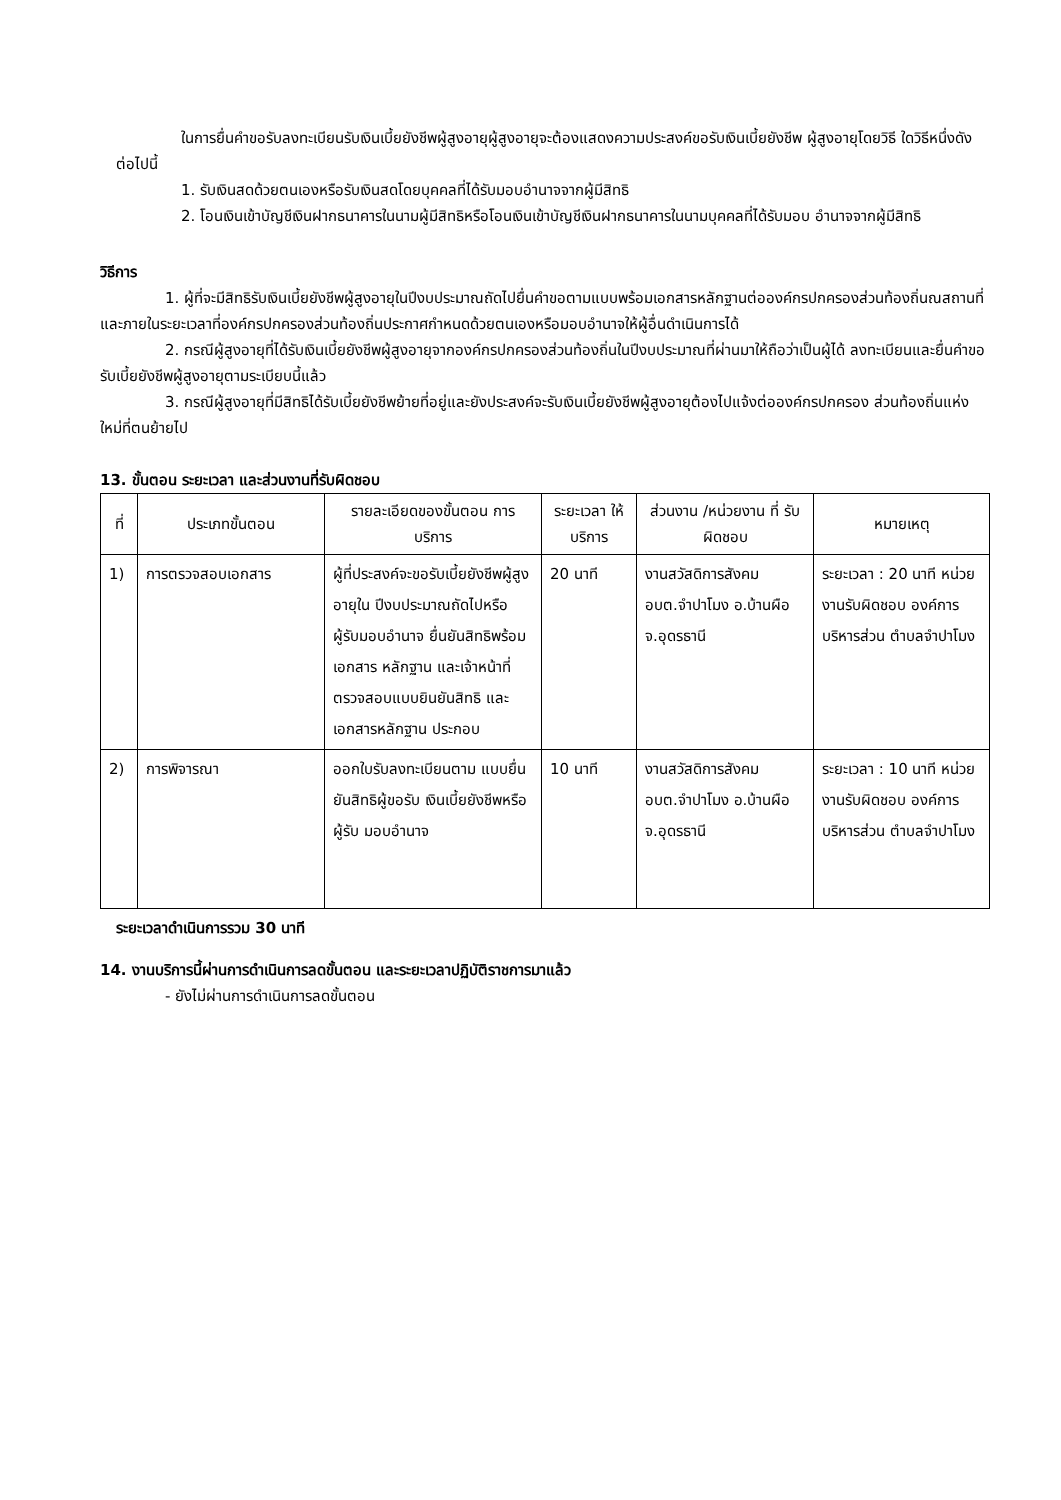ในการยื่นคำขอรับลงทะเบียนรับเงินเบี้ยยังชีพผู้สูงอายุผู้สูงอายุจะต้องแสดงความประสงค์ขอรับเงินเบี้ยยังชีพ ผู้สูงอายุโดยวิธี ใดวิธีหนึ่งดังต่อไปนี้
1. รับเงินสดด้วยตนเองหรือรับเงินสดโดยบุคคลที่ได้รับมอบอำนาจจากผู้มีสิทธิ
2. โอนเงินเข้าบัญชีเงินฝากธนาคารในนามผู้มีสิทธิหรือโอนเงินเข้าบัญชีเงินฝากธนาคารในนามบุคคลที่ได้รับมอบ อำนาจจากผู้มีสิทธิ
วิธีการ
1. ผู้ที่จะมีสิทธิรับเงินเบี้ยยังชีพผู้สูงอายุในปีงบประมาณถัดไปยื่นคำขอตามแบบพร้อมเอกสารหลักฐานต่อองค์กรปกครองส่วนท้องถิ่นณสถานที่และภายในระยะเวลาที่องค์กรปกครองส่วนท้องถิ่นประกาศกำหนดด้วยตนเองหรือมอบอำนาจให้ผู้อื่นดำเนินการได้
2. กรณีผู้สูงอายุที่ได้รับเงินเบี้ยยังชีพผู้สูงอายุจากองค์กรปกครองส่วนท้องถิ่นในปีงบประมาณที่ผ่านมาให้ถือว่าเป็นผู้ได้ ลงทะเบียนและยื่นคำขอรับเบี้ยยังชีพผู้สูงอายุตามระเบียบนี้แล้ว
3. กรณีผู้สูงอายุที่มีสิทธิได้รับเบี้ยยังชีพย้ายที่อยู่และยังประสงค์จะรับเงินเบี้ยยังชีพผู้สูงอายุต้องไปแจ้งต่อองค์กรปกครอง ส่วนท้องถิ่นแห่งใหม่ที่ตนย้ายไป
13. ขั้นตอน ระยะเวลา และส่วนงานที่รับผิดชอบ
| ที่ | ประเภทขั้นตอน | รายละเอียดของขั้นตอน การบริการ | ระยะเวลา ให้บริการ | ส่วนงาน /หน่วยงาน ที่ รับผิดชอบ | หมายเหตุ |
| --- | --- | --- | --- | --- | --- |
| 1) | การตรวจสอบเอกสาร | ผู้ที่ประสงค์จะขอรับเบี้ยยังชีพผู้สูงอายุใน ปีงบประมาณถัดไปหรือผู้รับมอบอำนาจ ยื่นยันสิทธิพร้อมเอกสาร หลักฐาน และเจ้าหน้าที่ตรวจสอบแบบยินยันสิทธิ และเอกสารหลักฐาน ประกอบ | 20 นาที | งานสวัสดิการสังคม อบต.จำปาโมง อ.บ้านผือ จ.อุดรธานี | ระยะเวลา : 20 นาที หน่วยงานรับผิดชอบ องค์การบริหารส่วน ตำบลจำปาโมง |
| 2) | การพิจารณา | ออกใบรับลงทะเบียนตาม แบบยื่นยันสิทธิผู้ขอรับ เงินเบี้ยยังชีพหรือผู้รับ มอบอำนาจ | 10 นาที | งานสวัสดิการสังคม อบต.จำปาโมง อ.บ้านผือ จ.อุดรธานี | ระยะเวลา : 10 นาที หน่วยงานรับผิดชอบ องค์การบริหารส่วน ตำบลจำปาโมง |
ระยะเวลาดำเนินการรวม 30 นาที
14. งานบริการนี้ผ่านการดำเนินการลดขั้นตอน และระยะเวลาปฏิบัติราชการมาแล้ว
- ยังไม่ผ่านการดำเนินการลดขั้นตอน